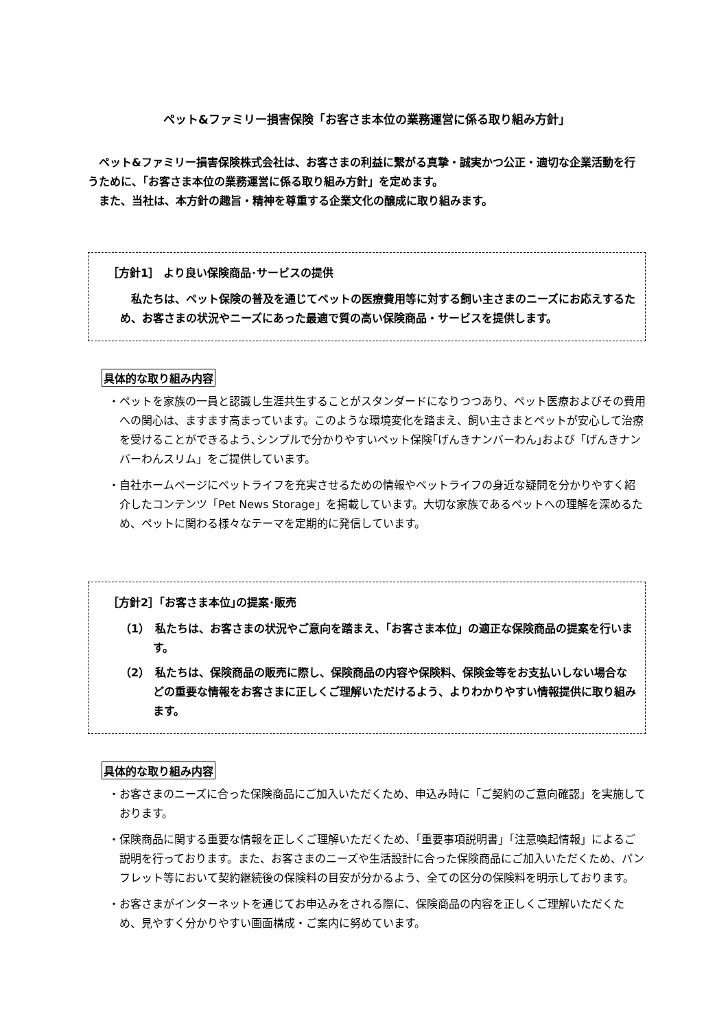ペット&ファミリー損害保険「お客さま本位の業務運営に係る取り組み方針」
　ペット&ファミリー損害保険株式会社は、お客さまの利益に繋がる真摯・誠実かつ公正・適切な企業活動を行うために、「お客さま本位の業務運営に係る取り組み方針」を定めます。
　また、当社は、本方針の趣旨・精神を尊重する企業文化の醸成に取り組みます。
［方針1］ より良い保険商品･サービスの提供
　私たちは、ペット保険の普及を通じてペットの医療費用等に対する飼い主さまのニーズにお応えするため、お客さまの状況やニーズにあった最適で質の高い保険商品・サービスを提供します。
具体的な取り組み内容
・ペットを家族の一員と認識し生涯共生することがスタンダードになりつつあり、ペット医療およびその費用への関心は、ますます高まっています。このような環境変化を踏まえ、飼い主さまとペットが安心して治療を受けることができるよう､シンプルで分かりやすいペット保険｢げんきナンバーわん｣および「げんきナンバーわんスリム」をご提供しています。
・自社ホームページにペットライフを充実させるための情報やペットライフの身近な疑問を分かりやすく紹介したコンテンツ「Pet News Storage」を掲載しています。大切な家族であるペットへの理解を深めるため、ペットに関わる様々なテーマを定期的に発信しています。
［方針2］｢お客さま本位｣の提案･販売
（1）　私たちは、お客さまの状況やご意向を踏まえ、「お客さま本位」の適正な保険商品の提案を行います。
（2）　私たちは、保険商品の販売に際し、保険商品の内容や保険料、保険金等をお支払いしない場合などの重要な情報をお客さまに正しくご理解いただけるよう、よりわかりやすい情報提供に取り組みます。
具体的な取り組み内容
・お客さまのニーズに合った保険商品にご加入いただくため、申込み時に「ご契約のご意向確認」を実施しております。
・保険商品に関する重要な情報を正しくご理解いただくため、「重要事項説明書」「注意喚起情報」によるご説明を行っております。また、お客さまのニーズや生活設計に合った保険商品にご加入いただくため、パンフレット等において契約継続後の保険料の目安が分かるよう、全ての区分の保険料を明示しております。
・お客さまがインターネットを通じてお申込みをされる際に、保険商品の内容を正しくご理解いただくため、見やすく分かりやすい画面構成・ご案内に努めています。